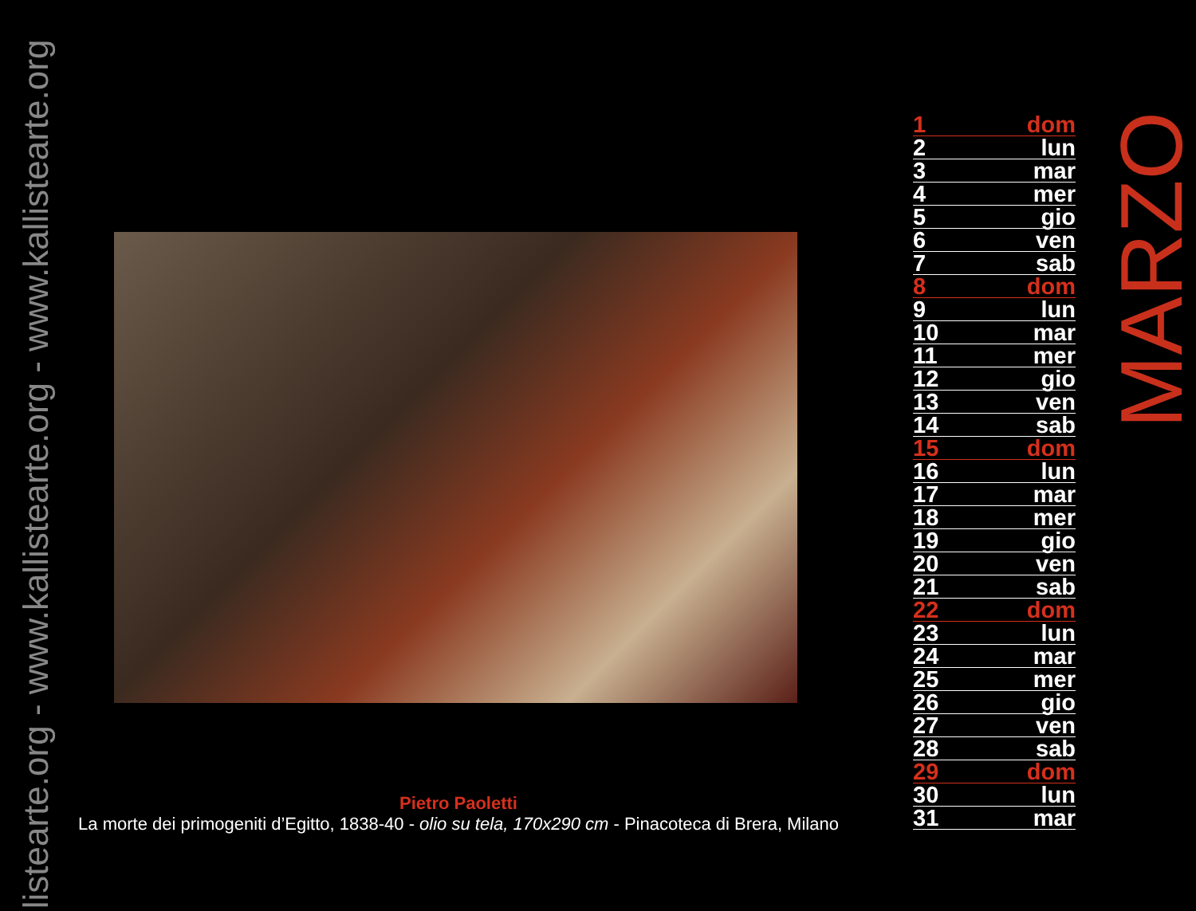llistearte.org - www.kallistearte.org - www.kallistearte.org
Pietro Paoletti
La morte dei primogeniti d’Egitto, 1838-40 - olio su tela, 170x290 cm - Pinacoteca di Brera, Milano
| 1 | dom |
| 2 | lun |
| 3 | mar |
| 4 | mer |
| 5 | gio |
| 6 | ven |
| 7 | sab |
| 8 | dom |
| 9 | lun |
| 10 | mar |
| 11 | mer |
| 12 | gio |
| 13 | ven |
| 14 | sab |
| 15 | dom |
| 16 | lun |
| 17 | mar |
| 18 | mer |
| 19 | gio |
| 20 | ven |
| 21 | sab |
| 22 | dom |
| 23 | lun |
| 24 | mar |
| 25 | mer |
| 26 | gio |
| 27 | ven |
| 28 | sab |
| 29 | dom |
| 30 | lun |
| 31 | mar |
MARZO